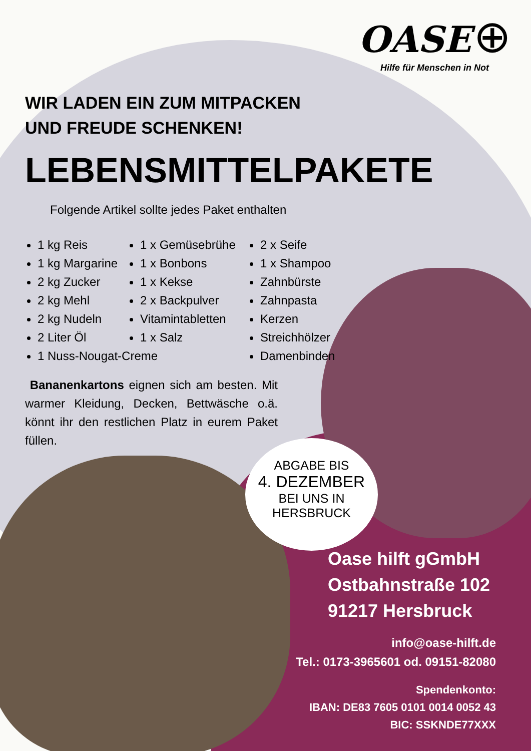OASE ⊕
Hilfe für Menschen in Not
WIR LADEN EIN ZUM MITPACKEN
UND FREUDE SCHENKEN!
LEBENSMITTELPAKETE
Folgende Artikel sollte jedes Paket enthalten
1 kg Reis
1 kg Margarine
2 kg Zucker
2 kg Mehl
2 kg Nudeln
2 Liter Öl
1 Nuss-Nougat-Creme
1 x Gemüsebrühe
1 x Bonbons
1 x Kekse
2 x Backpulver
Vitamintabletten
1 x Salz
2 x Seife
1 x Shampoo
Zahnbürste
Zahnpasta
Kerzen
Streichhölzer
Damenbinden
Bananenkartons eignen sich am besten. Mit warmer Kleidung, Decken, Bettwäsche o.ä. könnt ihr den restlichen Platz in eurem Paket füllen.
ABGABE BIS
4. DEZEMBER
BEI UNS IN
HERSBRUCK
Oase hilft gGmbH
Ostbahnstraße 102
91217 Hersbruck
info@oase-hilft.de
Tel.: 0173-3965601 od. 09151-82080
Spendenkonto:
IBAN: DE83 7605 0101 0014 0052 43
BIC: SSKNDE77XXX